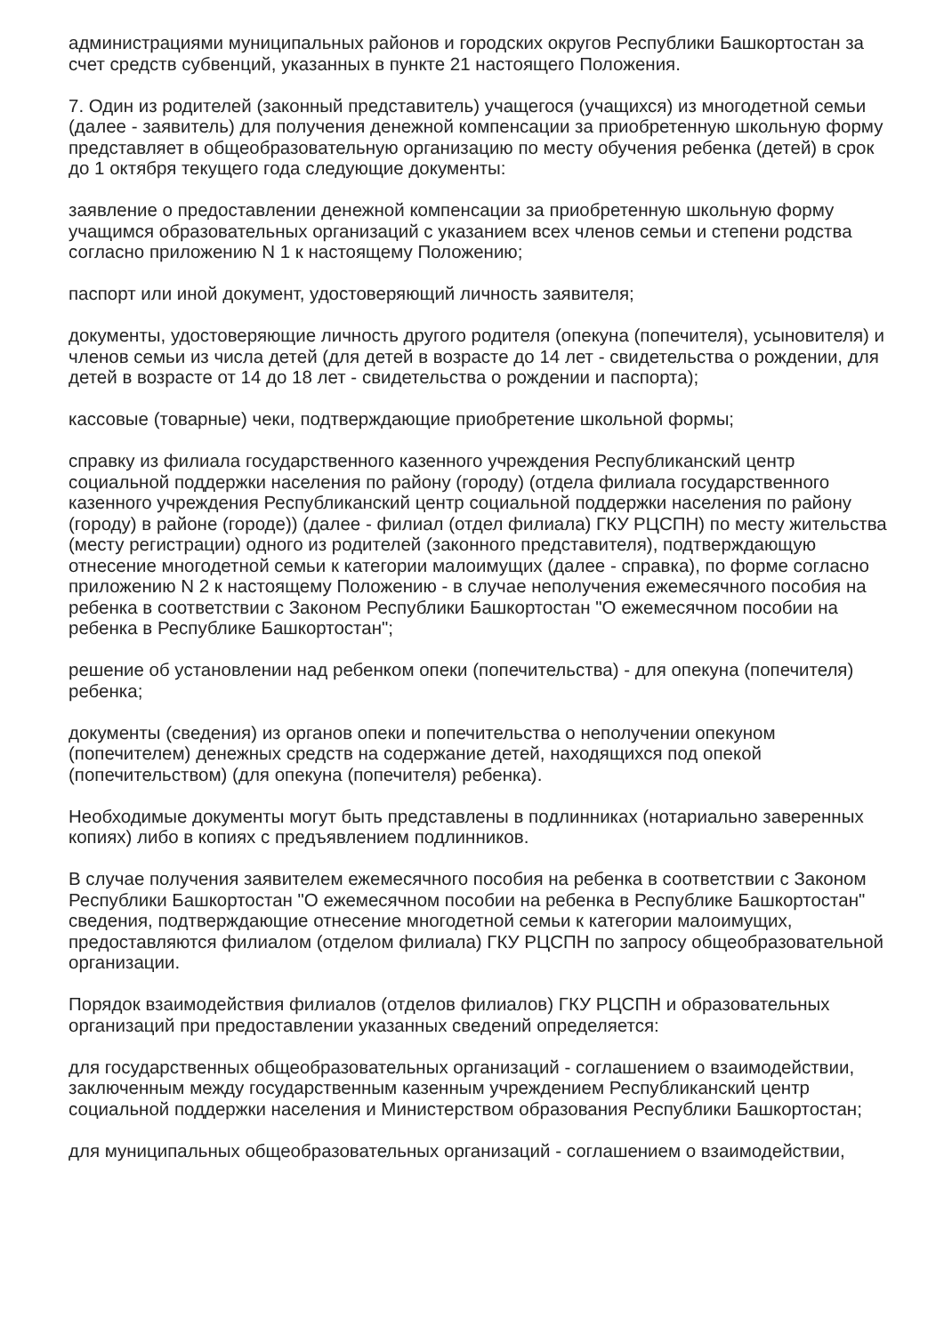администрациями муниципальных районов и городских округов Республики Башкортостан за счет средств субвенций, указанных в пункте 21 настоящего Положения.
7. Один из родителей (законный представитель) учащегося (учащихся) из многодетной семьи (далее - заявитель) для получения денежной компенсации за приобретенную школьную форму представляет в общеобразовательную организацию по месту обучения ребенка (детей) в срок до 1 октября текущего года следующие документы:
заявление о предоставлении денежной компенсации за приобретенную школьную форму учащимся образовательных организаций с указанием всех членов семьи и степени родства согласно приложению N 1 к настоящему Положению;
паспорт или иной документ, удостоверяющий личность заявителя;
документы, удостоверяющие личность другого родителя (опекуна (попечителя), усыновителя) и членов семьи из числа детей (для детей в возрасте до 14 лет - свидетельства о рождении, для детей в возрасте от 14 до 18 лет - свидетельства о рождении и паспорта);
кассовые (товарные) чеки, подтверждающие приобретение школьной формы;
справку из филиала государственного казенного учреждения Республиканский центр социальной поддержки населения по району (городу) (отдела филиала государственного казенного учреждения Республиканский центр социальной поддержки населения по району (городу) в районе (городе)) (далее - филиал (отдел филиала) ГКУ РЦСПН) по месту жительства (месту регистрации) одного из родителей (законного представителя), подтверждающую отнесение многодетной семьи к категории малоимущих (далее - справка), по форме согласно приложению N 2 к настоящему Положению - в случае неполучения ежемесячного пособия на ребенка в соответствии с Законом Республики Башкортостан "О ежемесячном пособии на ребенка в Республике Башкортостан";
решение об установлении над ребенком опеки (попечительства) - для опекуна (попечителя) ребенка;
документы (сведения) из органов опеки и попечительства о неполучении опекуном (попечителем) денежных средств на содержание детей, находящихся под опекой (попечительством) (для опекуна (попечителя) ребенка).
Необходимые документы могут быть представлены в подлинниках (нотариально заверенных копиях) либо в копиях с предъявлением подлинников.
В случае получения заявителем ежемесячного пособия на ребенка в соответствии с Законом Республики Башкортостан "О ежемесячном пособии на ребенка в Республике Башкортостан" сведения, подтверждающие отнесение многодетной семьи к категории малоимущих, предоставляются филиалом (отделом филиала) ГКУ РЦСПН по запросу общеобразовательной организации.
Порядок взаимодействия филиалов (отделов филиалов) ГКУ РЦСПН и образовательных организаций при предоставлении указанных сведений определяется:
для государственных общеобразовательных организаций - соглашением о взаимодействии, заключенным между государственным казенным учреждением Республиканский центр социальной поддержки населения и Министерством образования Республики Башкортостан;
для муниципальных общеобразовательных организаций - соглашением о взаимодействии,